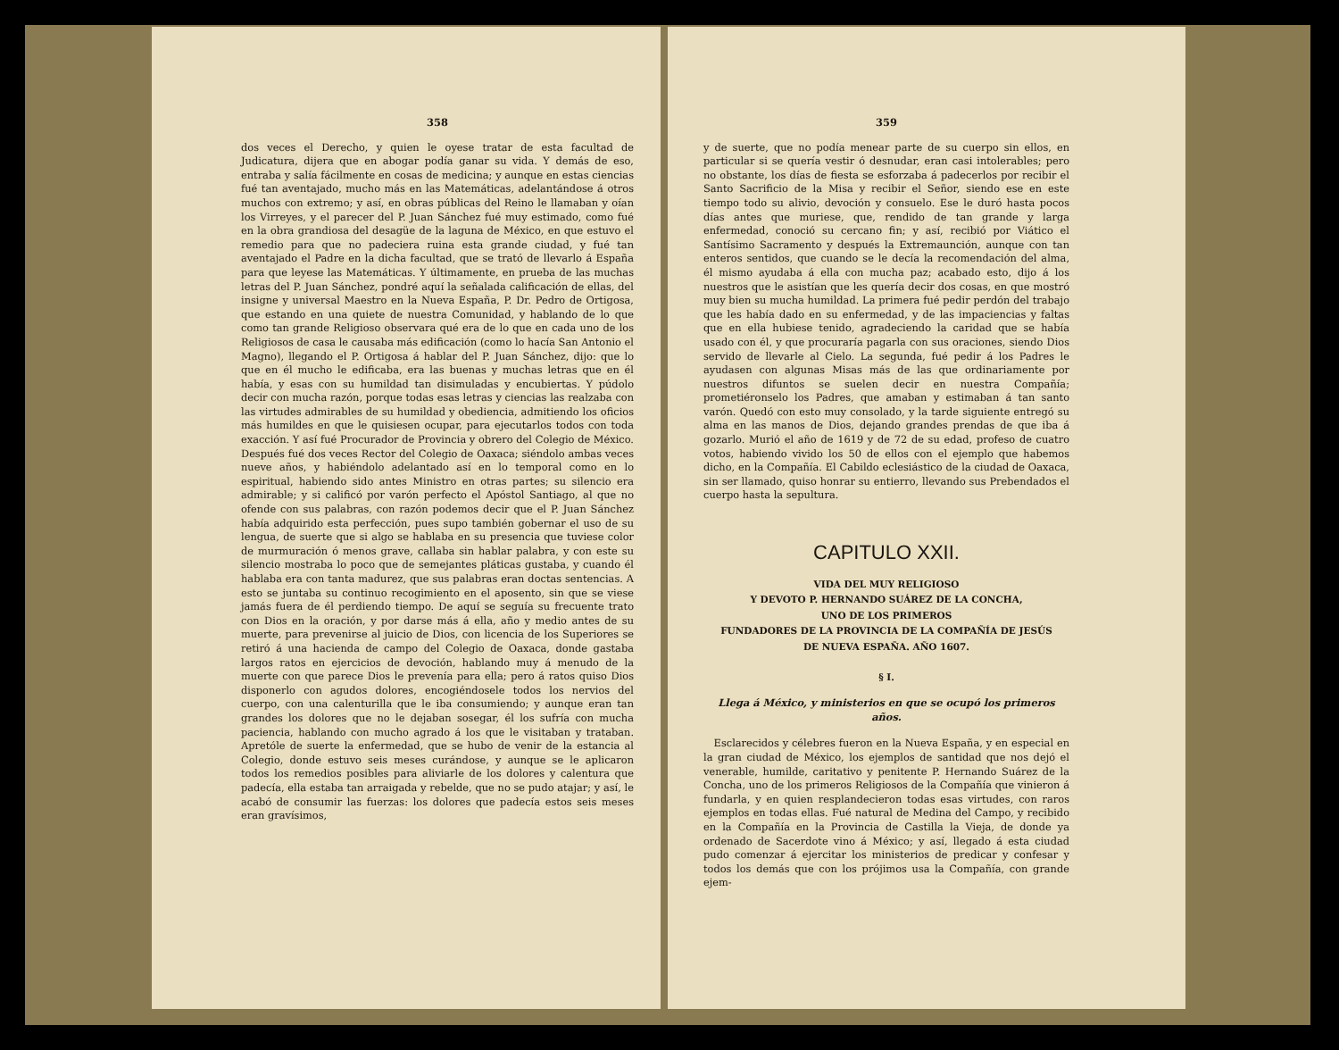358
dos veces el Derecho, y quien le oyese tratar de esta facultad de Judicatura, dijera que en abogar podía ganar su vida. Y demás de eso, entraba y salía fácilmente en cosas de medicina; y aunque en estas ciencias fué tan aventajado, mucho más en las Matemáticas, adelantándose á otros muchos con extremo; y así, en obras públicas del Reino le llamaban y oían los Virreyes, y el parecer del P. Juan Sánchez fué muy estimado, como fué en la obra grandiosa del desagüe de la laguna de México, en que estuvo el remedio para que no padeciera ruina esta grande ciudad, y fué tan aventajado el Padre en la dicha facultad, que se trató de llevarlo á España para que leyese las Matemáticas. Y últimamente, en prueba de las muchas letras del P. Juan Sánchez, pondré aquí la señalada calificación de ellas, del insigne y universal Maestro en la Nueva España, P. Dr. Pedro de Ortigosa, que estando en una quiete de nuestra Comunidad, y hablando de lo que como tan grande Religioso observara qué era de lo que en cada uno de los Religiosos de casa le causaba más edificación (como lo hacía San Antonio el Magno), llegando el P. Ortigosa á hablar del P. Juan Sánchez, dijo: que lo que en él mucho le edificaba, era las buenas y muchas letras que en él había, y esas con su humildad tan disimuladas y encubiertas. Y púdolo decir con mucha razón, porque todas esas letras y ciencias las realzaba con las virtudes admirables de su humildad y obediencia, admitiendo los oficios más humildes en que le quisiesen ocupar, para ejecutarlos todos con toda exacción. Y así fué Procurador de Provincia y obrero del Colegio de México. Después fué dos veces Rector del Colegio de Oaxaca; siéndolo ambas veces nueve años, y habiéndolo adelantado así en lo temporal como en lo espiritual, habiendo sido antes Ministro en otras partes; su silencio era admirable; y si calificó por varón perfecto el Apóstol Santiago, al que no ofende con sus palabras, con razón podemos decir que el P. Juan Sánchez había adquirido esta perfección, pues supo también gobernar el uso de su lengua, de suerte que si algo se hablaba en su presencia que tuviese color de murmuración ó menos grave, callaba sin hablar palabra, y con este su silencio mostraba lo poco que de semejantes pláticas gustaba, y cuando él hablaba era con tanta madurez, que sus palabras eran doctas sentencias. A esto se juntaba su continuo recogimiento en el aposento, sin que se viese jamás fuera de él perdiendo tiempo. De aquí se seguía su frecuente trato con Dios en la oración, y por darse más á ella, año y medio antes de su muerte, para prevenirse al juicio de Dios, con licencia de los Superiores se retiró á una hacienda de campo del Colegio de Oaxaca, donde gastaba largos ratos en ejercicios de devoción, hablando muy á menudo de la muerte con que parece Dios le prevenía para ella; pero á ratos quiso Dios disponerlo con agudos dolores, encogiéndosele todos los nervios del cuerpo, con una calenturilla que le iba consumiendo; y aunque eran tan grandes los dolores que no le dejaban sosegar, él los sufría con mucha paciencia, hablando con mucho agrado á los que le visitaban y trataban. Apretóle de suerte la enfermedad, que se hubo de venir de la estancia al Colegio, donde estuvo seis meses curándose, y aunque se le aplicaron todos los remedios posibles para aliviarle de los dolores y calentura que padecía, ella estaba tan arraigada y rebelde, que no se pudo atajar; y así, le acabó de consumir las fuerzas: los dolores que padecía estos seis meses eran gravísimos,
359
y de suerte, que no podía menear parte de su cuerpo sin ellos, en particular si se quería vestir ó desnudar, eran casi intolerables; pero no obstante, los días de fiesta se esforzaba á padecerlos por recibir el Santo Sacrificio de la Misa y recibir el Señor, siendo ese en este tiempo todo su alivio, devoción y consuelo. Ese le duró hasta pocos días antes que muriese, que, rendido de tan grande y larga enfermedad, conoció su cercano fin; y así, recibió por Viático el Santísimo Sacramento y después la Extremaunción, aunque con tan enteros sentidos, que cuando se le decía la recomendación del alma, él mismo ayudaba á ella con mucha paz; acabado esto, dijo á los nuestros que le asistían que les quería decir dos cosas, en que mostró muy bien su mucha humildad. La primera fué pedir perdón del trabajo que les había dado en su enfermedad, y de las impaciencias y faltas que en ella hubiese tenido, agradeciendo la caridad que se había usado con él, y que procuraría pagarla con sus oraciones, siendo Dios servido de llevarle al Cielo. La segunda, fué pedir á los Padres le ayudasen con algunas Misas más de las que ordinariamente por nuestros difuntos se suelen decir en nuestra Compañía; prometiéronselo los Padres, que amaban y estimaban á tan santo varón. Quedó con esto muy consolado, y la tarde siguiente entregó su alma en las manos de Dios, dejando grandes prendas de que iba á gozarlo. Murió el año de 1619 y de 72 de su edad, profeso de cuatro votos, habiendo vivido los 50 de ellos con el ejemplo que habemos dicho, en la Compañía. El Cabildo eclesiástico de la ciudad de Oaxaca, sin ser llamado, quiso honrar su entierro, llevando sus Prebendados el cuerpo hasta la sepultura.
CAPITULO XXII.
VIDA DEL MUY RELIGIOSO
Y DEVOTO P. HERNANDO SUÁREZ DE LA CONCHA,
UNO DE LOS PRIMEROS
FUNDADORES DE LA PROVINCIA DE LA COMPAÑÍA DE JESÚS
DE NUEVA ESPAÑA. AÑO 1607.
§ I.
Llega á México, y ministerios en que se ocupó los primeros años.
Esclarecidos y célebres fueron en la Nueva España, y en especial en la gran ciudad de México, los ejemplos de santidad que nos dejó el venerable, humilde, caritativo y penitente P. Hernando Suárez de la Concha, uno de los primeros Religiosos de la Compañía que vinieron á fundarla, y en quien resplandecieron todas esas virtudes, con raros ejemplos en todas ellas. Fué natural de Medina del Campo, y recibido en la Compañía en la Provincia de Castilla la Vieja, de donde ya ordenado de Sacerdote vino á México; y así, llegado á esta ciudad pudo comenzar á ejercitar los ministerios de predicar y confesar y todos los demás que con los prójimos usa la Compañía, con grande ejem-